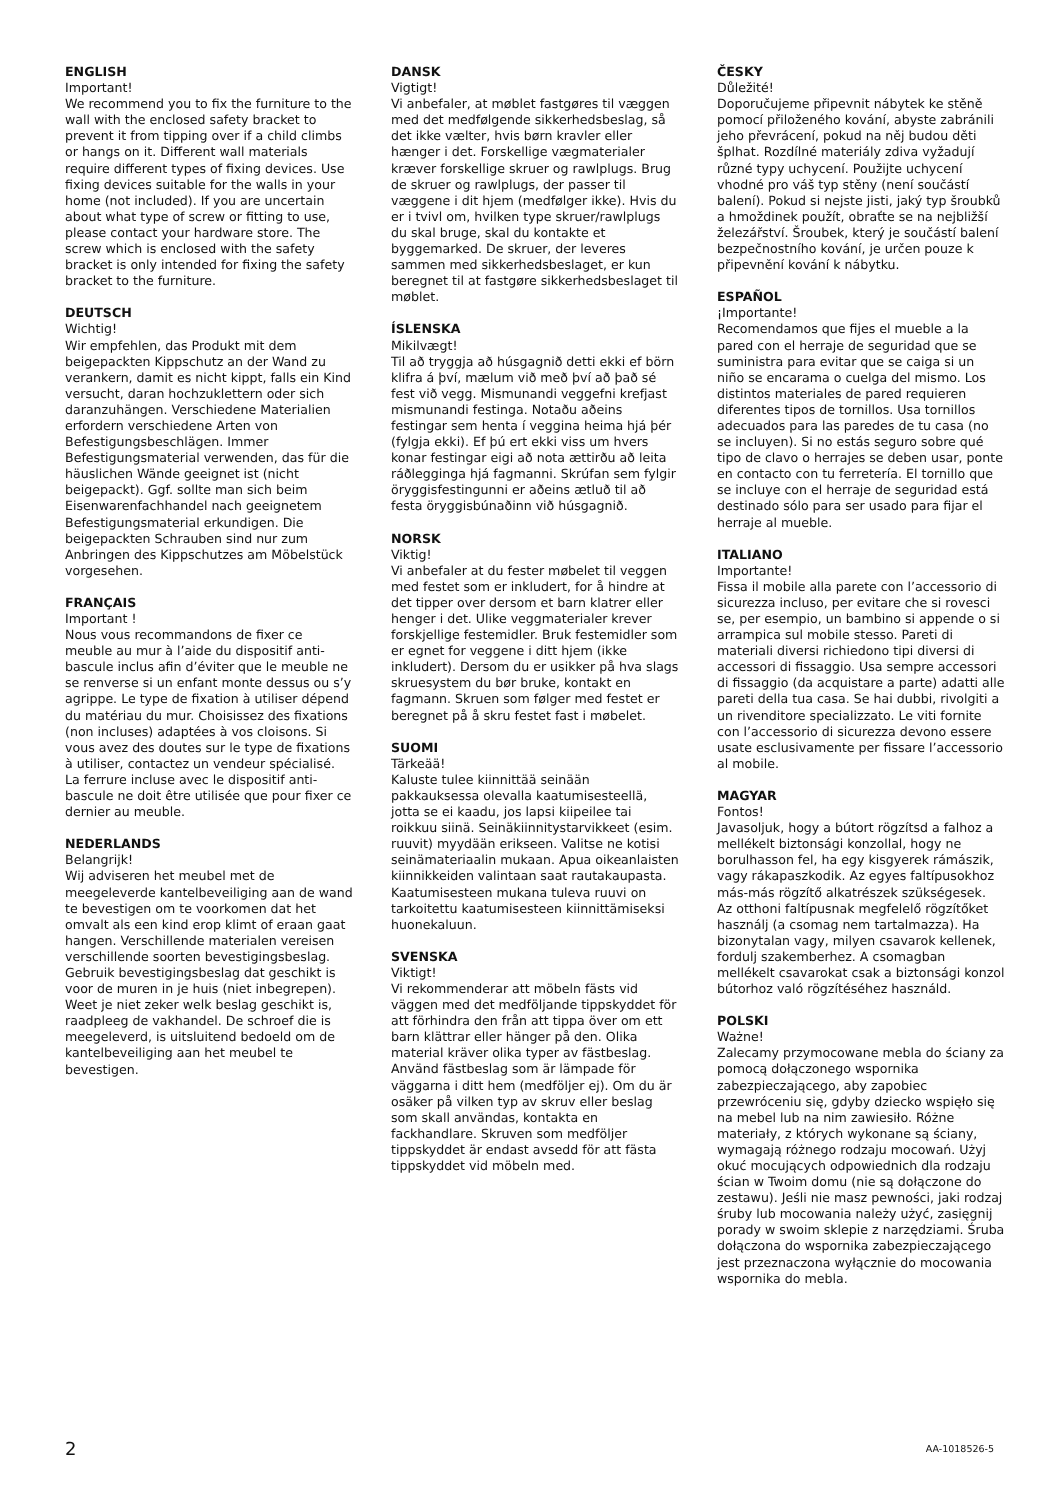ENGLISH
Important!
We recommend you to fix the furniture to the wall with the enclosed safety bracket to prevent it from tipping over if a child climbs or hangs on it. Different wall materials require different types of fixing devices. Use fixing devices suitable for the walls in your home (not included). If you are uncertain about what type of screw or fitting to use, please contact your hardware store. The screw which is enclosed with the safety bracket is only intended for fixing the safety bracket to the furniture.
DEUTSCH
Wichtig!
Wir empfehlen, das Produkt mit dem beigepackten Kippschutz an der Wand zu verankern, damit es nicht kippt, falls ein Kind versucht, daran hochzuklettern oder sich daranzuhängen. Verschiedene Materialien erfordern verschiedene Arten von Befestigungsbeschlägen. Immer Befestigungsmaterial verwenden, das für die häuslichen Wände geeignet ist (nicht beigepackt). Ggf. sollte man sich beim Eisenwarenfachhandel nach geeignetem Befestigungsmaterial erkundigen. Die beigepackten Schrauben sind nur zum Anbringen des Kippschutzes am Möbelstück vorgesehen.
FRANÇAIS
Important !
Nous vous recommandons de fixer ce meuble au mur à l’aide du dispositif anti-bascule inclus afin d’éviter que le meuble ne se renverse si un enfant monte dessus ou s’y agrippe. Le type de fixation à utiliser dépend du matériau du mur. Choisissez des fixations (non incluses) adaptées à vos cloisons. Si vous avez des doutes sur le type de fixations à utiliser, contactez un vendeur spécialisé. La ferrure incluse avec le dispositif anti-bascule ne doit être utilisée que pour fixer ce dernier au meuble.
NEDERLANDS
Belangrijk!
Wij adviseren het meubel met de meegeleverde kantelbeveiliging aan de wand te bevestigen om te voorkomen dat het omvalt als een kind erop klimt of eraan gaat hangen. Verschillende materialen vereisen verschillende soorten bevestigingsbeslag. Gebruik bevestigingsbeslag dat geschikt is voor de muren in je huis (niet inbegrepen). Weet je niet zeker welk beslag geschikt is, raadpleeg de vakhandel. De schroef die is meegeleverd, is uitsluitend bedoeld om de kantelbeveiliging aan het meubel te bevestigen.
DANSK
Vigtigt!
Vi anbefaler, at møblet fastgøres til væggen med det medfølgende sikkerhedsbeslag, så det ikke vælter, hvis børn kravler eller hænger i det. Forskellige vægmaterialer kræver forskellige skruer og rawlplugs. Brug de skruer og rawlplugs, der passer til væggene i dit hjem (medfølger ikke). Hvis du er i tvivl om, hvilken type skruer/rawlplugs du skal bruge, skal du kontakte et byggemarked. De skruer, der leveres sammen med sikkerhedsbeslaget, er kun beregnet til at fastgøre sikkerhedsbeslaget til møblet.
ÍSLENSKA
Mikilvægt!
Til að tryggja að húsgagnið detti ekki ef börn klifra á því, mælum við með því að það sé fest við vegg. Mismunandi veggefni krefjast mismunandi festinga. Notaðu aðeins festingar sem henta í veggina heima hjá þér (fylgja ekki). Ef þú ert ekki viss um hvers konar festingar eigi að nota ættirðu að leita ráðlegginga hjá fagmanni. Skrúfan sem fylgir öryggisfestingunni er aðeins ætluð til að festa öryggisbúnaðinn við húsgagnið.
NORSK
Viktig!
Vi anbefaler at du fester møbelet til veggen med festet som er inkludert, for å hindre at det tipper over dersom et barn klatrer eller henger i det. Ulike veggmaterialer krever forskjellige festemidler. Bruk festemidler som er egnet for veggene i ditt hjem (ikke inkludert). Dersom du er usikker på hva slags skruesystem du bør bruke, kontakt en fagmann. Skruen som følger med festet er beregnet på å skru festet fast i møbelet.
SUOMI
Tärkeää!
Kaluste tulee kiinnittää seinään pakkauksessa olevalla kaatumisesteellä, jotta se ei kaadu, jos lapsi kiipeilee tai roikkuu siinä. Seinäkiinnitystarvikkeet (esim. ruuvit) myydään erikseen. Valitse ne kotisi seinämateriaalin mukaan. Apua oikeanlaisten kiinnikkeiden valintaan saat rautakaupasta. Kaatumisesteen mukana tuleva ruuvi on tarkoitettu kaatumisesteen kiinnittämiseksi huonekaluun.
SVENSKA
Viktigt!
Vi rekommenderar att möbeln fästs vid väggen med det medföljande tippskyddet för att förhindra den från att tippa över om ett barn klättrar eller hänger på den. Olika material kräver olika typer av fästbeslag. Använd fästbeslag som är lämpade för väggarna i ditt hem (medföljer ej). Om du är osäker på vilken typ av skruv eller beslag som skall användas, kontakta en fackhandlare. Skruven som medföljer tippskyddet är endast avsedd för att fästa tippskyddet vid möbeln med.
ČESKY
Důležité!
Doporučujeme připevnit nábytek ke stěně pomocí přiloženého kování, abyste zabránili jeho převrácení, pokud na něj budou děti šplhat. Rozdílné materiály zdiva vyžadují různé typy uchycení. Použijte uchycení vhodné pro váš typ stěny (není součástí balení). Pokud si nejste jisti, jaký typ šroubků a hmoždinek použít, obraťte se na nejbližší železářství. Šroubek, který je součástí balení bezpečnostního kování, je určen pouze k připevnění kování k nábytku.
ESPAÑOL
¡Importante!
Recomendamos que fijes el mueble a la pared con el herraje de seguridad que se suministra para evitar que se caiga si un niño se encarama o cuelga del mismo. Los distintos materiales de pared requieren diferentes tipos de tornillos. Usa tornillos adecuados para las paredes de tu casa (no se incluyen). Si no estás seguro sobre qué tipo de clavo o herrajes se deben usar, ponte en contacto con tu ferretería. El tornillo que se incluye con el herraje de seguridad está destinado sólo para ser usado para fijar el herraje al mueble.
ITALIANO
Importante!
Fissa il mobile alla parete con l’accessorio di sicurezza incluso, per evitare che si rovesci se, per esempio, un bambino si appende o si arrampica sul mobile stesso. Pareti di materiali diversi richiedono tipi diversi di accessori di fissaggio. Usa sempre accessori di fissaggio (da acquistare a parte) adatti alle pareti della tua casa. Se hai dubbi, rivolgiti a un rivenditore specializzato. Le viti fornite con l’accessorio di sicurezza devono essere usate esclusivamente per fissare l’accessorio al mobile.
MAGYAR
Fontos!
Javasoljuk, hogy a bútort rögzítsd a falhoz a mellékelt biztonsági konzollal, hogy ne borulhasson fel, ha egy kisgyerek rámászik, vagy rákapaszkodik. Az egyes faltípusokhoz más-más rögzítő alkatrészek szükségesek. Az otthoni faltípusnak megfelelő rögzítőket használj (a csomag nem tartalmazza). Ha bizonytalan vagy, milyen csavarok kellenek, fordulj szakemberhez. A csomagban mellékelt csavarokat csak a biztonsági konzol bútorhoz való rögzítéséhez használd.
POLSKI
Ważne!
Zalecamy przymocowane mebla do ściany za pomocą dołączonego wspornika zabezpieczającego, aby zapobiec przewróceniu się, gdyby dziecko wspięło się na mebel lub na nim zawiesiło. Różne materiały, z których wykonane są ściany, wymagają różnego rodzaju mocowań. Użyj okuć mocujących odpowiednich dla rodzaju ścian w Twoim domu (nie są dołączone do zestawu). Jeśli nie masz pewności, jaki rodzaj śruby lub mocowania należy użyć, zasięgnij porady w swoim sklepie z narzędziami. Śruba dołączona do wspornika zabezpieczającego jest przeznaczona wyłącznie do mocowania wspornika do mebla.
2 AA-1018526-5